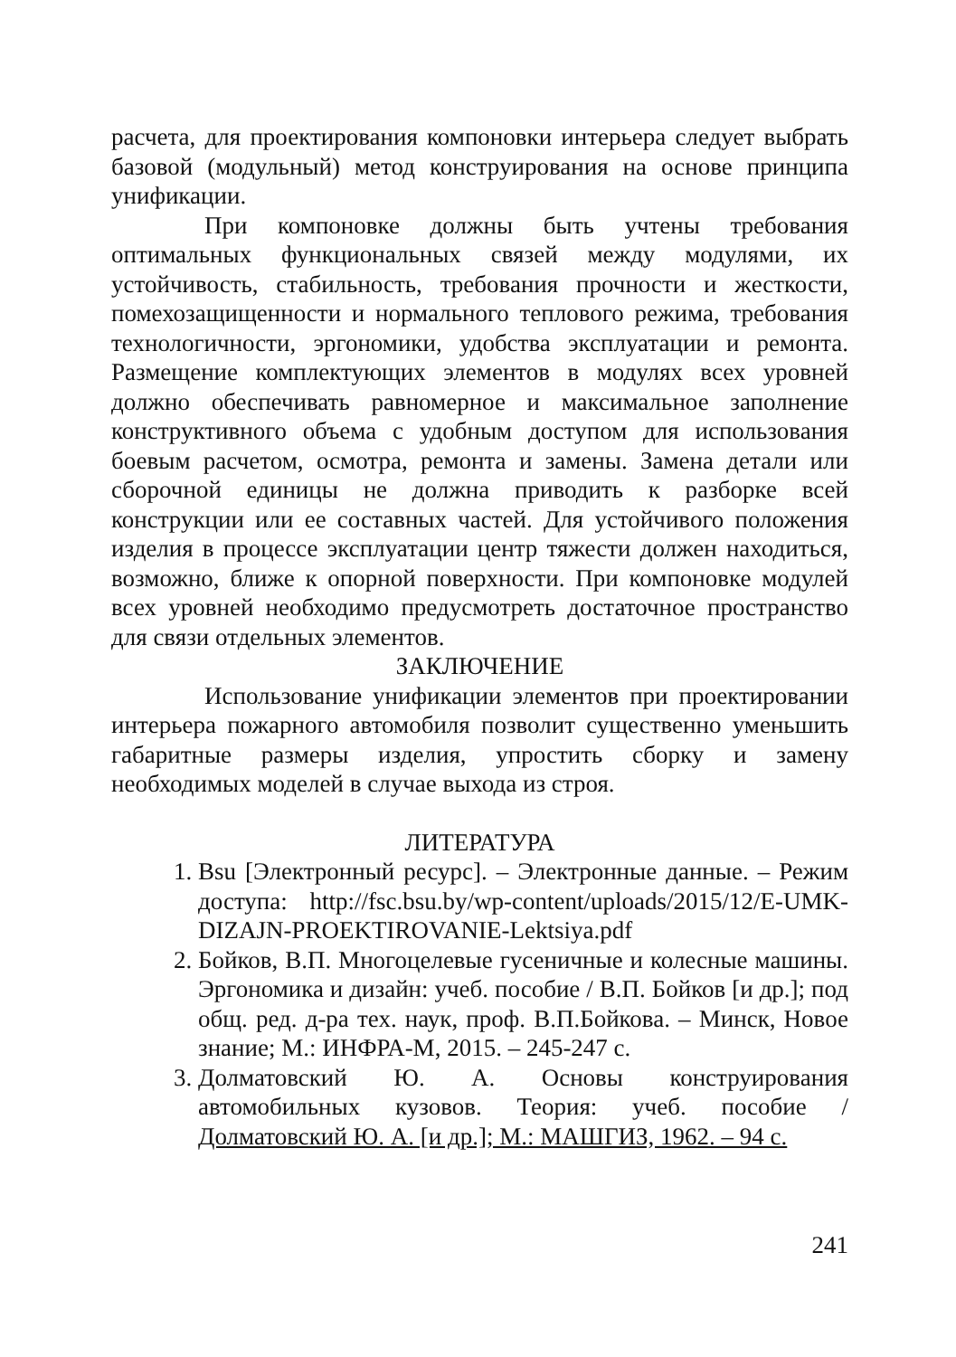расчета, для проектирования компоновки интерьера следует выбрать базовой (модульный) метод конструирования на основе принципа унификации.
При компоновке должны быть учтены требования оптимальных функциональных связей между модулями, их устойчивость, стабильность, требования прочности и жесткости, помехозащищенности и нормального теплового режима, требования технологичности, эргономики, удобства эксплуатации и ремонта. Размещение комплектующих элементов в модулях всех уровней должно обеспечивать равномерное и максимальное заполнение конструктивного объема с удобным доступом для использования боевым расчетом, осмотра, ремонта и замены. Замена детали или сборочной единицы не должна приводить к разборке всей конструкции или ее составных частей. Для устойчивого положения изделия в процессе эксплуатации центр тяжести должен находиться, возможно, ближе к опорной поверхности. При компоновке модулей всех уровней необходимо предусмотреть достаточное пространство для связи отдельных элементов.
ЗАКЛЮЧЕНИЕ
Использование унификации элементов при проектировании интерьера пожарного автомобиля позволит существенно уменьшить габаритные размеры изделия, упростить сборку и замену необходимых моделей в случае выхода из строя.
ЛИТЕРАТУРА
1. Bsu [Электронный ресурс]. – Электронные данные. – Режим доступа: http://fsc.bsu.by/wp-content/uploads/2015/12/E-UMK-DIZAJN-PROEKTIROVANIE-Lektsiya.pdf
2. Бойков, В.П. Многоцелевые гусеничные и колесные машины. Эргономика и дизайн: учеб. пособие / В.П. Бойков [и др.]; под общ. ред. д-ра тех. наук, проф. В.П.Бойкова. – Минск, Новое знание; М.: ИНФРА-М, 2015. – 245-247 с.
3. Долматовский Ю. А. Основы конструирования автомобильных кузовов. Теория: учеб. пособие / Долматовский Ю. А. [и др.]; М.: МАШГИЗ, 1962. – 94 с.
241